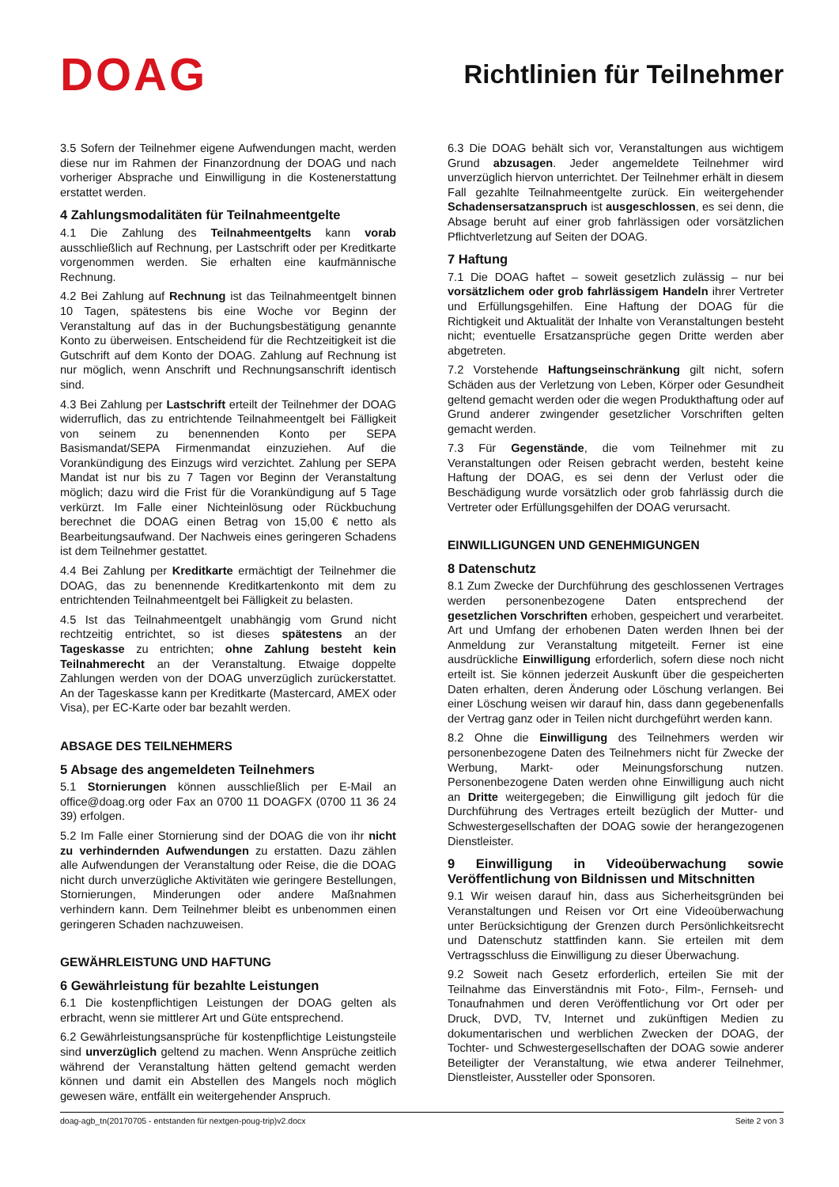DOAG
Richtlinien für Teilnehmer
3.5 Sofern der Teilnehmer eigene Aufwendungen macht, werden diese nur im Rahmen der Finanzordnung der DOAG und nach vorheriger Absprache und Einwilligung in die Kostenerstattung erstattet werden.
4 Zahlungsmodalitäten für Teilnahmeentgelte
4.1 Die Zahlung des Teilnahmeentgelts kann vorab ausschließlich auf Rechnung, per Lastschrift oder per Kreditkarte vorgenommen werden. Sie erhalten eine kaufmännische Rechnung.
4.2 Bei Zahlung auf Rechnung ist das Teilnahmeentgelt binnen 10 Tagen, spätestens bis eine Woche vor Beginn der Veranstaltung auf das in der Buchungsbestätigung genannte Konto zu überweisen. Entscheidend für die Rechtzeitigkeit ist die Gutschrift auf dem Konto der DOAG. Zahlung auf Rechnung ist nur möglich, wenn Anschrift und Rechnungsanschrift identisch sind.
4.3 Bei Zahlung per Lastschrift erteilt der Teilnehmer der DOAG widerruflich, das zu entrichtende Teilnahmeentgelt bei Fälligkeit von seinem zu benennenden Konto per SEPA Basismandat/SEPA Firmenmandat einzuziehen. Auf die Vorankündigung des Einzugs wird verzichtet. Zahlung per SEPA Mandat ist nur bis zu 7 Tagen vor Beginn der Veranstaltung möglich; dazu wird die Frist für die Vorankündigung auf 5 Tage verkürzt. Im Falle einer Nichteinlösung oder Rückbuchung berechnet die DOAG einen Betrag von 15,00 € netto als Bearbeitungsaufwand. Der Nachweis eines geringeren Schadens ist dem Teilnehmer gestattet.
4.4 Bei Zahlung per Kreditkarte ermächtigt der Teilnehmer die DOAG, das zu benennende Kreditkartenkonto mit dem zu entrichtenden Teilnahmeentgelt bei Fälligkeit zu belasten.
4.5 Ist das Teilnahmeentgelt unabhängig vom Grund nicht rechtzeitig entrichtet, so ist dieses spätestens an der Tageskasse zu entrichten; ohne Zahlung besteht kein Teilnahmerecht an der Veranstaltung. Etwaige doppelte Zahlungen werden von der DOAG unverzüglich zurückerstattet. An der Tageskasse kann per Kreditkarte (Mastercard, AMEX oder Visa), per EC-Karte oder bar bezahlt werden.
ABSAGE DES TEILNEHMERS
5 Absage des angemeldeten Teilnehmers
5.1 Stornierungen können ausschließlich per E-Mail an office@doag.org oder Fax an 0700 11 DOAGFX (0700 11 36 24 39) erfolgen.
5.2 Im Falle einer Stornierung sind der DOAG die von ihr nicht zu verhindernden Aufwendungen zu erstatten. Dazu zählen alle Aufwendungen der Veranstaltung oder Reise, die die DOAG nicht durch unverzügliche Aktivitäten wie geringere Bestellungen, Stornierungen, Minderungen oder andere Maßnahmen verhindern kann. Dem Teilnehmer bleibt es unbenommen einen geringeren Schaden nachzuweisen.
GEWÄHRLEISTUNG UND HAFTUNG
6 Gewährleistung für bezahlte Leistungen
6.1 Die kostenpflichtigen Leistungen der DOAG gelten als erbracht, wenn sie mittlerer Art und Güte entsprechend.
6.2 Gewährleistungsansprüche für kostenpflichtige Leistungsteile sind unverzüglich geltend zu machen. Wenn Ansprüche zeitlich während der Veranstaltung hätten geltend gemacht werden können und damit ein Abstellen des Mangels noch möglich gewesen wäre, entfällt ein weitergehender Anspruch.
6.3 Die DOAG behält sich vor, Veranstaltungen aus wichtigem Grund abzusagen. Jeder angemeldete Teilnehmer wird unverzüglich hiervon unterrichtet. Der Teilnehmer erhält in diesem Fall gezahlte Teilnahmeentgelte zurück. Ein weitergehender Schadensersatzanspruch ist ausgeschlossen, es sei denn, die Absage beruht auf einer grob fahrlässigen oder vorsätzlichen Pflichtverletzung auf Seiten der DOAG.
7 Haftung
7.1 Die DOAG haftet – soweit gesetzlich zulässig – nur bei vorsätzlichem oder grob fahrlässigem Handeln ihrer Vertreter und Erfüllungsgehilfen. Eine Haftung der DOAG für die Richtigkeit und Aktualität der Inhalte von Veranstaltungen besteht nicht; eventuelle Ersatzansprüche gegen Dritte werden aber abgetreten.
7.2 Vorstehende Haftungseinschränkung gilt nicht, sofern Schäden aus der Verletzung von Leben, Körper oder Gesundheit geltend gemacht werden oder die wegen Produkthaftung oder auf Grund anderer zwingender gesetzlicher Vorschriften gelten gemacht werden.
7.3 Für Gegenstände, die vom Teilnehmer mit zu Veranstaltungen oder Reisen gebracht werden, besteht keine Haftung der DOAG, es sei denn der Verlust oder die Beschädigung wurde vorsätzlich oder grob fahrlässig durch die Vertreter oder Erfüllungsgehilfen der DOAG verursacht.
EINWILLIGUNGEN UND GENEHMIGUNGEN
8 Datenschutz
8.1 Zum Zwecke der Durchführung des geschlossenen Vertrages werden personenbezogene Daten entsprechend der gesetzlichen Vorschriften erhoben, gespeichert und verarbeitet. Art und Umfang der erhobenen Daten werden Ihnen bei der Anmeldung zur Veranstaltung mitgeteilt. Ferner ist eine ausdrückliche Einwilligung erforderlich, sofern diese noch nicht erteilt ist. Sie können jederzeit Auskunft über die gespeicherten Daten erhalten, deren Änderung oder Löschung verlangen. Bei einer Löschung weisen wir darauf hin, dass dann gegebenenfalls der Vertrag ganz oder in Teilen nicht durchgeführt werden kann.
8.2 Ohne die Einwilligung des Teilnehmers werden wir personenbezogene Daten des Teilnehmers nicht für Zwecke der Werbung, Markt- oder Meinungsforschung nutzen. Personenbezogene Daten werden ohne Einwilligung auch nicht an Dritte weitergegeben; die Einwilligung gilt jedoch für die Durchführung des Vertrages erteilt bezüglich der Mutter- und Schwestergesellschaften der DOAG sowie der herangezogenen Dienstleister.
9 Einwilligung in Videoüberwachung sowie Veröffentlichung von Bildnissen und Mitschnitten
9.1 Wir weisen darauf hin, dass aus Sicherheitsgründen bei Veranstaltungen und Reisen vor Ort eine Videoüberwachung unter Berücksichtigung der Grenzen durch Persönlichkeitsrecht und Datenschutz stattfinden kann. Sie erteilen mit dem Vertragsschluss die Einwilligung zu dieser Überwachung.
9.2 Soweit nach Gesetz erforderlich, erteilen Sie mit der Teilnahme das Einverständnis mit Foto-, Film-, Fernseh- und Tonaufnahmen und deren Veröffentlichung vor Ort oder per Druck, DVD, TV, Internet und zukünftigen Medien zu dokumentarischen und werblichen Zwecken der DOAG, der Tochter- und Schwestergesellschaften der DOAG sowie anderer Beteiligter der Veranstaltung, wie etwa anderer Teilnehmer, Dienstleister, Aussteller oder Sponsoren.
doag-agb_tn(20170705 - entstanden für nextgen-poug-trip)v2.docx Seite 2 von 3